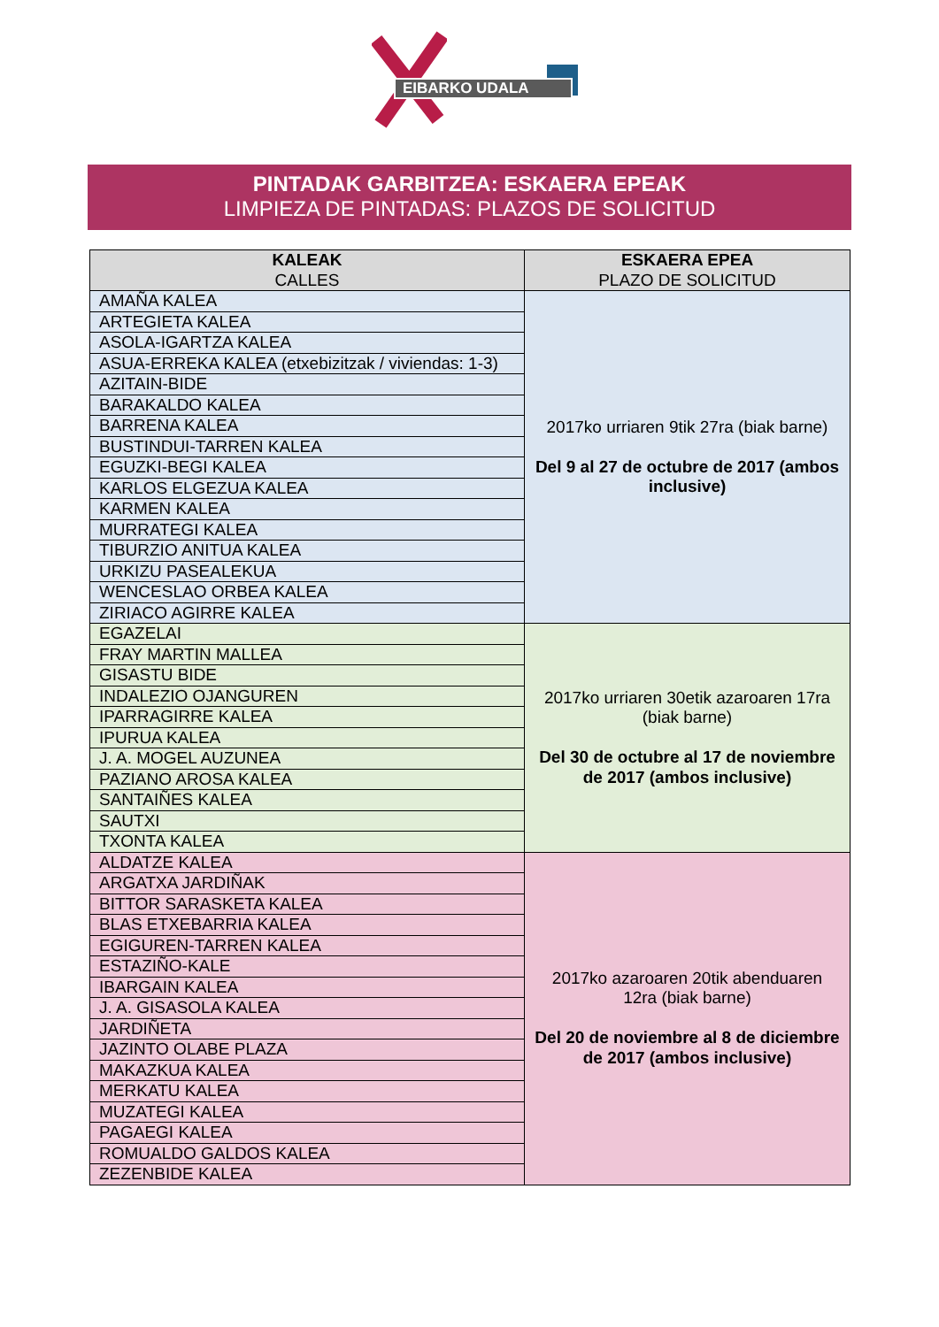EIBARKO UDALA
PINTADAK GARBITZEA: ESKAERA EPEAK
LIMPIEZA DE PINTADAS: PLAZOS DE SOLICITUD
| KALEAK CALLES | ESKAERA EPEA PLAZO DE SOLICITUD |
| --- | --- |
| AMAÑA KALEA | 2017ko urriaren 9tik 27ra (biak barne) Del 9 al 27 de octubre de 2017 (ambos inclusive) |
| ARTEGIETA KALEA | |
| ASOLA-IGARTZA KALEA | |
| ASUA-ERREKA KALEA (etxebizitzak / viviendas: 1-3) | |
| AZITAIN-BIDE | |
| BARAKALDO KALEA | |
| BARRENA KALEA | |
| BUSTINDUI-TARREN KALEA | |
| EGUZKI-BEGI KALEA | |
| KARLOS ELGEZUA KALEA | |
| KARMEN KALEA | |
| MURRATEGI KALEA | |
| TIBURZIO ANITUA KALEA | |
| URKIZU PASEALEKUA | |
| WENCESLAO ORBEA KALEA | |
| ZIRIACO AGIRRE KALEA | |
| EGAZELAI | 2017ko urriaren 30etik azaroaren 17ra (biak barne) Del 30 de octubre al 17 de noviembre de 2017 (ambos inclusive) |
| FRAY MARTIN MALLEA | |
| GISASTU BIDE | |
| INDALEZIO OJANGUREN | |
| IPARRAGIRRE KALEA | |
| IPURUA KALEA | |
| J. A. MOGEL AUZUNEA | |
| PAZIANO AROSA KALEA | |
| SANTAIÑES KALEA | |
| SAUTXI | |
| TXONTA KALEA | |
| ALDATZE KALEA | 2017ko azaroaren 20tik abenduaren 12ra (biak barne) Del 20 de noviembre al 8 de diciembre de 2017 (ambos inclusive) |
| ARGATXA JARDIÑAK | |
| BITTOR SARASKETA KALEA | |
| BLAS ETXEBARRIA KALEA | |
| EGIGUREN-TARREN KALEA | |
| ESTAZIÑO-KALE | |
| IBARGAIN KALEA | |
| J. A. GISASOLA KALEA | |
| JARDIÑETA | |
| JAZINTO OLABE PLAZA | |
| MAKAZKUA KALEA | |
| MERKATU KALEA | |
| MUZATEGI KALEA | |
| PAGAEGI KALEA | |
| ROMUALDO GALDOS KALEA | |
| ZEZENBIDE KALEA | |